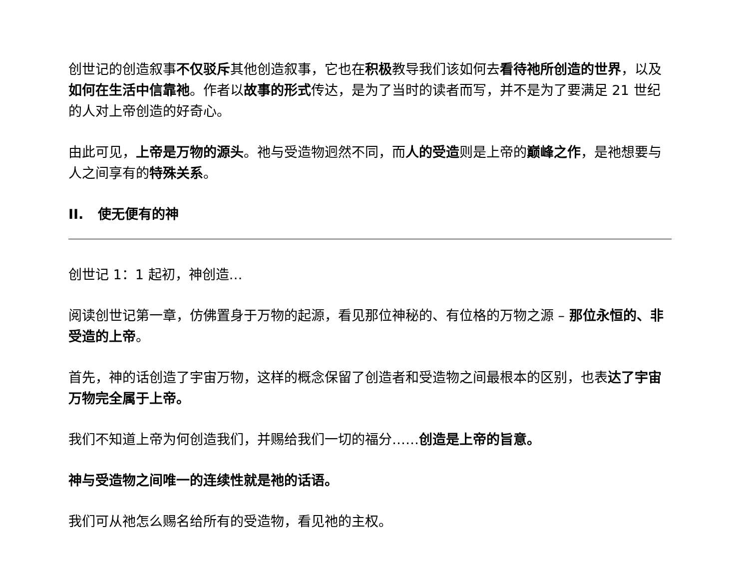创世记的创造叙事不仅驳斥其他创造叙事，它也在积极教导我们该如何去看待祂所创造的世界，以及如何在生活中信靠祂。作者以故事的形式传达，是为了当时的读者而写，并不是为了要满足 21 世纪的人对上帝创造的好奇心。
由此可见，上帝是万物的源头。祂与受造物迥然不同，而人的受造则是上帝的巅峰之作，是祂想要与人之间享有的特殊关系。
II. 使无便有的神
创世记 1：1 起初，神创造…
阅读创世记第一章，仿佛置身于万物的起源，看见那位神秘的、有位格的万物之源 – 那位永恒的、非受造的上帝。
首先，神的话创造了宇宙万物，这样的概念保留了创造者和受造物之间最根本的区别，也表达了宇宙万物完全属于上帝。
我们不知道上帝为何创造我们，并赐给我们一切的福分……创造是上帝的旨意。
神与受造物之间唯一的连续性就是祂的话语。
我们可从祂怎么赐名给所有的受造物，看见祂的主权。